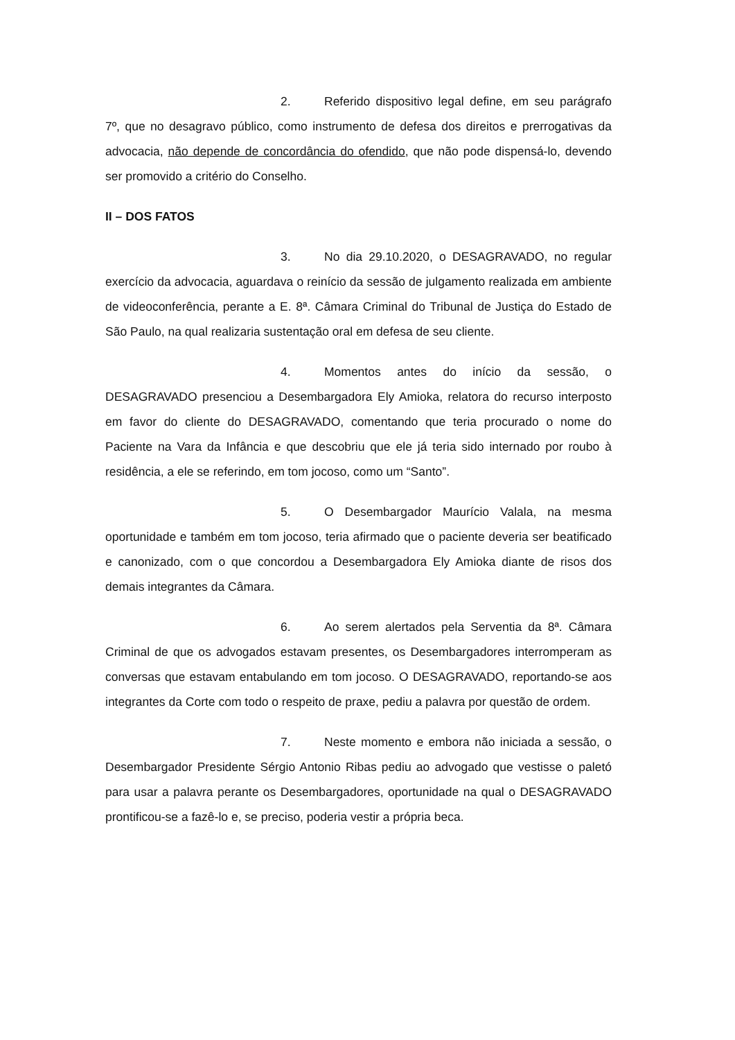2. Referido dispositivo legal define, em seu parágrafo 7º, que no desagravo público, como instrumento de defesa dos direitos e prerrogativas da advocacia, não depende de concordância do ofendido, que não pode dispensá-lo, devendo ser promovido a critério do Conselho.
II – DOS FATOS
3. No dia 29.10.2020, o DESAGRAVADO, no regular exercício da advocacia, aguardava o reinício da sessão de julgamento realizada em ambiente de videoconferência, perante a E. 8ª. Câmara Criminal do Tribunal de Justiça do Estado de São Paulo, na qual realizaria sustentação oral em defesa de seu cliente.
4. Momentos antes do início da sessão, o DESAGRAVADO presenciou a Desembargadora Ely Amioka, relatora do recurso interposto em favor do cliente do DESAGRAVADO, comentando que teria procurado o nome do Paciente na Vara da Infância e que descobriu que ele já teria sido internado por roubo à residência, a ele se referindo, em tom jocoso, como um “Santo”.
5. O Desembargador Maurício Valala, na mesma oportunidade e também em tom jocoso, teria afirmado que o paciente deveria ser beatificado e canonizado, com o que concordou a Desembargadora Ely Amioka diante de risos dos demais integrantes da Câmara.
6. Ao serem alertados pela Serventia da 8ª. Câmara Criminal de que os advogados estavam presentes, os Desembargadores interromperam as conversas que estavam entabulando em tom jocoso. O DESAGRAVADO, reportando-se aos integrantes da Corte com todo o respeito de praxe, pediu a palavra por questão de ordem.
7. Neste momento e embora não iniciada a sessão, o Desembargador Presidente Sérgio Antonio Ribas pediu ao advogado que vestisse o paletó para usar a palavra perante os Desembargadores, oportunidade na qual o DESAGRAVADO prontificou-se a fazê-lo e, se preciso, poderia vestir a própria beca.